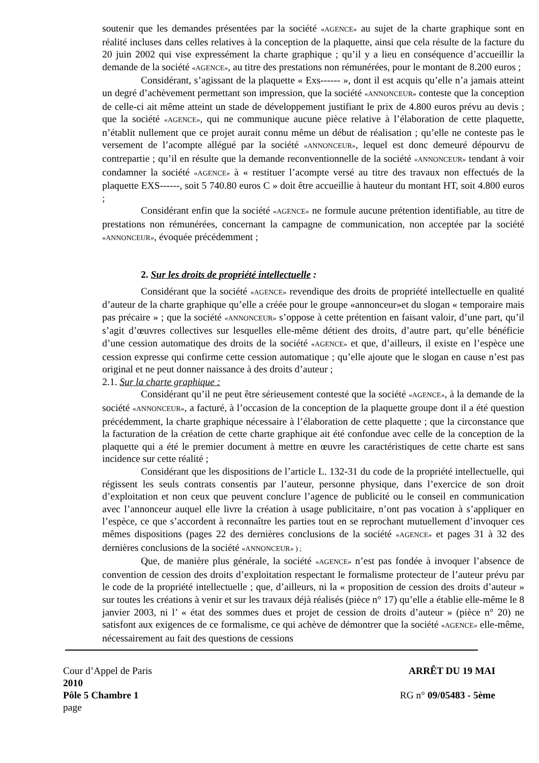soutenir que les demandes présentées par la société «AGENCE» au sujet de la charte graphique sont en réalité incluses dans celles relatives à la conception de la plaquette, ainsi que cela résulte de la facture du 20 juin 2002 qui vise expressément la charte graphique ; qu’il y a lieu en conséquence d’accueillir la demande de la société «AGENCE», au titre des prestations non rémunérées, pour le montant de 8.200 euros ;
Considérant, s’agissant de la plaquette « Exs------ », dont il est acquis qu’elle n’a jamais atteint un degré d’achèvement permettant son impression, que la société «ANNONCEUR» conteste que la conception de celle-ci ait même atteint un stade de développement justifiant le prix de 4.800 euros prévu au devis ; que la société «AGENCE», qui ne communique aucune pièce relative à l’élaboration de cette plaquette, n’établit nullement que ce projet aurait connu même un début de réalisation ; qu’elle ne conteste pas le versement de l’acompte allégué par la société «ANNONCEUR», lequel est donc demeuré dépourvu de contrepartie ; qu’il en résulte que la demande reconventionnelle de la société «ANNONCEUR» tendant à voir condamner la société «AGENCE» à « restituer l’acompte versé au titre des travaux non effectués de la plaquette EXS------, soit 5 740.80 euros C » doit être accueillie à hauteur du montant HT, soit 4.800 euros ;
Considérant enfin que la société «AGENCE» ne formule aucune prétention identifiable, au titre de prestations non rémunérées, concernant la campagne de communication, non acceptée par la société «ANNONCEUR», évoquée précédemment ;
2. Sur les droits de propriété intellectuelle :
Considérant que la société «AGENCE» revendique des droits de propriété intellectuelle en qualité d’auteur de la charte graphique qu’elle a créée pour le groupe «annonceur»et du slogan « temporaire mais pas précaire » ; que la société «ANNONCEUR» s’oppose à cette prétention en faisant valoir, d’une part, qu’il s’agit d’œuvres collectives sur lesquelles elle-même détient des droits, d’autre part, qu’elle bénéficie d’une cession automatique des droits de la société «AGENCE» et que, d’ailleurs, il existe en l’espèce une cession expresse qui confirme cette cession automatique ; qu’elle ajoute que le slogan en cause n’est pas original et ne peut donner naissance à des droits d’auteur ;
2.1. Sur la charte graphique :
Considérant qu’il ne peut être sérieusement contesté que la société «AGENCE», à la demande de la société «ANNONCEUR», a facturé, à l’occasion de la conception de la plaquette groupe dont il a été question précédemment, la charte graphique nécessaire à l’élaboration de cette plaquette ; que la circonstance que la facturation de la création de cette charte graphique ait été confondue avec celle de la conception de la plaquette qui a été le premier document à mettre en œuvre les caractéristiques de cette charte est sans incidence sur cette réalité ;
Considérant que les dispositions de l’article L. 132-31 du code de la propriété intellectuelle, qui régissent les seuls contrats consentis par l’auteur, personne physique, dans l’exercice de son droit d’exploitation et non ceux que peuvent conclure l’agence de publicité ou le conseil en communication avec l’annonceur auquel elle livre la création à usage publicitaire, n’ont pas vocation à s’appliquer en l’espèce, ce que s’accordent à reconnaître les parties tout en se reprochant mutuellement d’invoquer ces mêmes dispositions (pages 22 des dernières conclusions de la société «AGENCE» et pages 31 à 32 des dernières conclusions de la société «ANNONCEUR» ) ;
Que, de manière plus générale, la société «AGENCE» n’est pas fondée à invoquer l’absence de convention de cession des droits d’exploitation respectant le formalisme protecteur de l’auteur prévu par le code de la propriété intellectuelle ; que, d’ailleurs, ni la « proposition de cession des droits d’auteur » sur toutes les créations à venir et sur les travaux déjà réalisés (pièce n° 17) qu’elle a établie elle-même le 8 janvier 2003, ni l’ « état des sommes dues et projet de cession de droits d’auteur » (pièce n° 20) ne satisfont aux exigences de ce formalisme, ce qui achève de démontrer que la société «AGENCE» elle-même, nécessairement au fait des questions de cessions
Cour d’Appel de Paris ARRÊT DU 19 MAI
2010
Pôle 5 Chambre 1 RG n° 09/05483 - 5ème
page